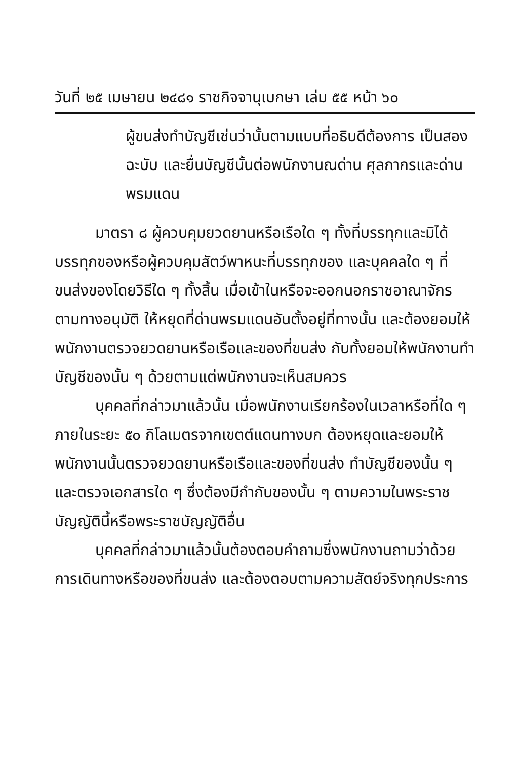วันที่ ๒๕ เมษายน ๒๔๘๑ ราชกิจจานุเบกษา เล่ม ๕๕ หน้า ๖๐
ผู้ขนส่งทำบัญชีเช่นว่านั้นตามแบบที่อธิบดีต้องการ เป็นสองฉะบับ และยื่นบัญชีนั้นต่อพนักงานณด่าน ศุลกากรและด่านพรมแดน
มาตรา ๘ ผู้ควบคุมยวดยานหรือเรือใด ๆ ทั้งที่บรรทุกและมิได้บรรทุกของหรือผู้ควบคุมสัตว์พาหนะที่บรรทุกของ และบุคคลใด ๆ ที่ขนส่งของโดยวิธีใด ๆ ทั้งสิ้น เมื่อเข้าในหรือจะออกนอกราชอาณาจักรตามทางอนุมัติ ให้หยุดที่ด่านพรมแดนอันตั้งอยู่ที่ทางนั้น และต้องยอมให้พนักงานตรวจยวดยานหรือเรือและของที่ขนส่ง กับทั้งยอมให้พนักงานทำบัญชีของนั้น ๆ ด้วยตามแต่พนักงานจะเห็นสมควร
บุคคลที่กล่าวมาแล้วนั้น เมื่อพนักงานเรียกร้องในเวลาหรือที่ใด ๆ ภายในระยะ ๕๐ กิโลเมตรจากเขตต์แดนทางบก ต้องหยุดและยอมให้พนักงานนั้นตรวจยวดยานหรือเรือและของที่ขนส่ง ทำบัญชีของนั้น ๆ และตรวจเอกสารใด ๆ ซึ่งต้องมีกำกับของนั้น ๆ ตามความในพระราชบัญญัตินี้หรือพระราชบัญญัติอื่น
บุคคลที่กล่าวมาแล้วนั้นต้องตอบคำถามซึ่งพนักงานถามว่าด้วยการเดินทางหรือของที่ขนส่ง และต้องตอบตามความสัตย์จริงทุกประการ